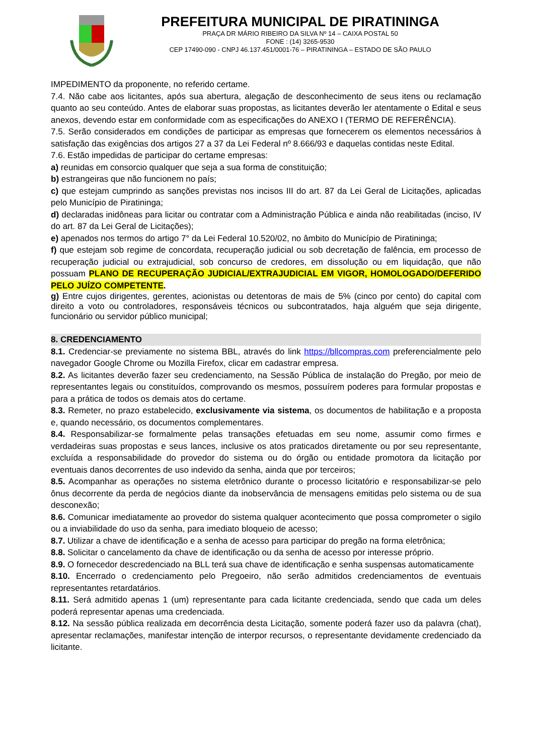PREFEITURA MUNICIPAL DE PIRATININGA
PRAÇA DR MÁRIO RIBEIRO DA SILVA Nº 14 – CAIXA POSTAL 50
FONE : (14) 3265-9530
CEP 17490-090 - CNPJ 46.137.451/0001-76 – PIRATININGA – ESTADO DE SÃO PAULO
IMPEDIMENTO da proponente, no referido certame.
7.4. Não cabe aos licitantes, após sua abertura, alegação de desconhecimento de seus itens ou reclamação quanto ao seu conteúdo. Antes de elaborar suas propostas, as licitantes deverão ler atentamente o Edital e seus anexos, devendo estar em conformidade com as especificações do ANEXO I (TERMO DE REFERÊNCIA).
7.5. Serão considerados em condições de participar as empresas que fornecerem os elementos necessários à satisfação das exigências dos artigos 27 a 37 da Lei Federal nº 8.666/93 e daquelas contidas neste Edital.
7.6. Estão impedidas de participar do certame empresas:
a) reunidas em consorcio qualquer que seja a sua forma de constituição;
b) estrangeiras que não funcionem no país;
c) que estejam cumprindo as sanções previstas nos incisos III do art. 87 da Lei Geral de Licitações, aplicadas pelo Município de Piratininga;
d) declaradas inidôneas para licitar ou contratar com a Administração Pública e ainda não reabilitadas (inciso, IV do art. 87 da Lei Geral de Licitações);
e) apenados nos termos do artigo 7° da Lei Federal 10.520/02, no âmbito do Município de Piratininga;
f) que estejam sob regime de concordata, recuperação judicial ou sob decretação de falência, em processo de recuperação judicial ou extrajudicial, sob concurso de credores, em dissolução ou em liquidação, que não possuam PLANO DE RECUPERAÇÃO JUDICIAL/EXTRAJUDICIAL EM VIGOR, HOMOLOGADO/DEFERIDO PELO JUÍZO COMPETENTE.
g) Entre cujos dirigentes, gerentes, acionistas ou detentoras de mais de 5% (cinco por cento) do capital com direito a voto ou controladores, responsáveis técnicos ou subcontratados, haja alguém que seja dirigente, funcionário ou servidor público municipal;
8. CREDENCIAMENTO
8.1. Credenciar-se previamente no sistema BBL, através do link https://bllcompras.com preferencialmente pelo navegador Google Chrome ou Mozilla Firefox, clicar em cadastrar empresa.
8.2. As licitantes deverão fazer seu credenciamento, na Sessão Pública de instalação do Pregão, por meio de representantes legais ou constituídos, comprovando os mesmos, possuírem poderes para formular propostas e para a prática de todos os demais atos do certame.
8.3. Remeter, no prazo estabelecido, exclusivamente via sistema, os documentos de habilitação e a proposta e, quando necessário, os documentos complementares.
8.4. Responsabilizar-se formalmente pelas transações efetuadas em seu nome, assumir como firmes e verdadeiras suas propostas e seus lances, inclusive os atos praticados diretamente ou por seu representante, excluída a responsabilidade do provedor do sistema ou do órgão ou entidade promotora da licitação por eventuais danos decorrentes de uso indevido da senha, ainda que por terceiros;
8.5. Acompanhar as operações no sistema eletrônico durante o processo licitatório e responsabilizar-se pelo ônus decorrente da perda de negócios diante da inobservância de mensagens emitidas pelo sistema ou de sua desconexão;
8.6. Comunicar imediatamente ao provedor do sistema qualquer acontecimento que possa comprometer o sigilo ou a inviabilidade do uso da senha, para imediato bloqueio de acesso;
8.7. Utilizar a chave de identificação e a senha de acesso para participar do pregão na forma eletrônica;
8.8. Solicitar o cancelamento da chave de identificação ou da senha de acesso por interesse próprio.
8.9. O fornecedor descredenciado na BLL terá sua chave de identificação e senha suspensas automaticamente
8.10. Encerrado o credenciamento pelo Pregoeiro, não serão admitidos credenciamentos de eventuais representantes retardatários.
8.11. Será admitido apenas 1 (um) representante para cada licitante credenciada, sendo que cada um deles poderá representar apenas uma credenciada.
8.12. Na sessão pública realizada em decorrência desta Licitação, somente poderá fazer uso da palavra (chat), apresentar reclamações, manifestar intenção de interpor recursos, o representante devidamente credenciado da licitante.